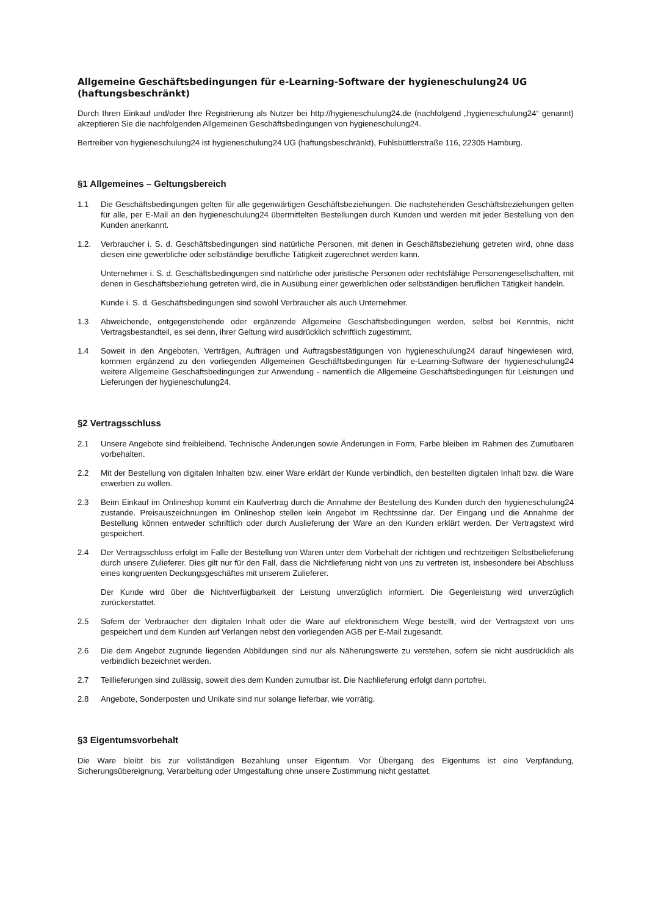Allgemeine Geschäftsbedingungen für e-Learning-Software der hygieneschulung24 UG (haftungsbeschränkt)
Durch Ihren Einkauf und/oder Ihre Registrierung als Nutzer bei http://hygieneschulung24.de (nachfolgend „hygieneschulung24“ genannt) akzeptieren Sie die nachfolgenden Allgemeinen Geschäftsbedingungen von hygieneschulung24.
Bertreiber von hygieneschulung24 ist hygieneschulung24 UG (haftungsbeschränkt), Fuhlsbüttlerstraße 116, 22305 Hamburg.
§1 Allgemeines – Geltungsbereich
1.1 Die Geschäftsbedingungen gelten für alle gegenwärtigen Geschäftsbeziehungen. Die nachstehenden Geschäftsbeziehungen gelten für alle, per E-Mail an den hygieneschulung24 übermittelten Bestellungen durch Kunden und werden mit jeder Bestellung von den Kunden anerkannt.
1.2. Verbraucher i. S. d. Geschäftsbedingungen sind natürliche Personen, mit denen in Geschäftsbeziehung getreten wird, ohne dass diesen eine gewerbliche oder selbständige berufliche Tätigkeit zugerechnet werden kann.
Unternehmer i. S. d. Geschäftsbedingungen sind natürliche oder juristische Personen oder rechtsfähige Personengesellschaften, mit denen in Geschäftsbeziehung getreten wird, die in Ausübung einer gewerblichen oder selbständigen beruflichen Tätigkeit handeln.
Kunde i. S. d. Geschäftsbedingungen sind sowohl Verbraucher als auch Unternehmer.
1.3 Abweichende, entgegenstehende oder ergänzende Allgemeine Geschäftsbedingungen werden, selbst bei Kenntnis, nicht Vertragsbestandteil, es sei denn, ihrer Geltung wird ausdrücklich schriftlich zugestimmt.
1.4 Soweit in den Angeboten, Verträgen, Aufträgen und Auftragsbestätigungen von hygieneschulung24 darauf hingewiesen wird, kommen ergänzend zu den vorliegenden Allgemeinen Geschäftsbedingungen für e-Learning-Software der hygieneschulung24 weitere Allgemeine Geschäftsbedingungen zur Anwendung - namentlich die Allgemeine Geschäftsbedingungen für Leistungen und Lieferungen der hygieneschulung24.
§2 Vertragsschluss
2.1 Unsere Angebote sind freibleibend. Technische Änderungen sowie Änderungen in Form, Farbe bleiben im Rahmen des Zumutbaren vorbehalten.
2.2 Mit der Bestellung von digitalen Inhalten bzw. einer Ware erklärt der Kunde verbindlich, den bestellten digitalen Inhalt bzw. die Ware erwerben zu wollen.
2.3 Beim Einkauf im Onlineshop kommt ein Kaufvertrag durch die Annahme der Bestellung des Kunden durch den hygieneschulung24 zustande. Preisauszeichnungen im Onlineshop stellen kein Angebot im Rechtssinne dar. Der Eingang und die Annahme der Bestellung können entweder schriftlich oder durch Auslieferung der Ware an den Kunden erklärt werden. Der Vertragstext wird gespeichert.
2.4 Der Vertragsschluss erfolgt im Falle der Bestellung von Waren unter dem Vorbehalt der richtigen und rechtzeitigen Selbstbelieferung durch unsere Zulieferer. Dies gilt nur für den Fall, dass die Nichtlieferung nicht von uns zu vertreten ist, insbesondere bei Abschluss eines kongruenten Deckungsgeschäftes mit unserem Zulieferer.
Der Kunde wird über die Nichtverfügbarkeit der Leistung unverzüglich informiert. Die Gegenleistung wird unverzüglich zurückerstattet.
2.5 Sofern der Verbraucher den digitalen Inhalt oder die Ware auf elektronischem Wege bestellt, wird der Vertragstext von uns gespeichert und dem Kunden auf Verlangen nebst den vorliegenden AGB per E-Mail zugesandt.
2.6 Die dem Angebot zugrunde liegenden Abbildungen sind nur als Näherungswerte zu verstehen, sofern sie nicht ausdrücklich als verbindlich bezeichnet werden.
2.7 Teillieferungen sind zulässig, soweit dies dem Kunden zumutbar ist. Die Nachlieferung erfolgt dann portofrei.
2.8 Angebote, Sonderposten und Unikate sind nur solange lieferbar, wie vorrätig.
§3 Eigentumsvorbehalt
Die Ware bleibt bis zur vollständigen Bezahlung unser Eigentum. Vor Übergang des Eigentums ist eine Verpfändung, Sicherungsübereignung, Verarbeitung oder Umgestaltung ohne unsere Zustimmung nicht gestattet.